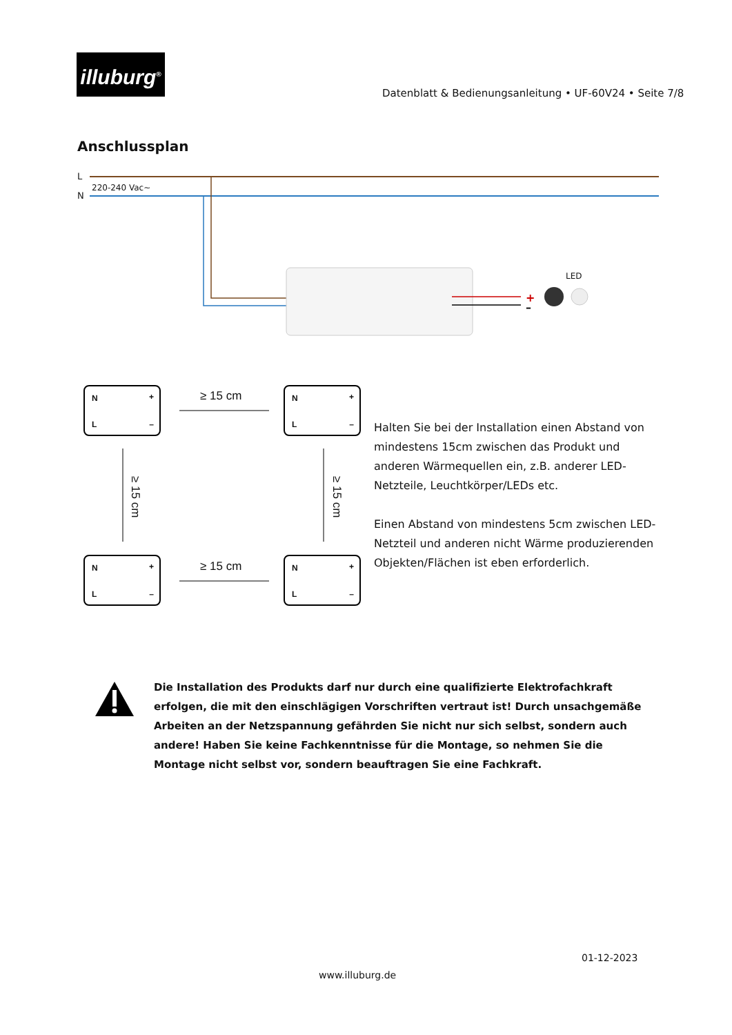illuburg<sup>®</sup>
Datenblatt & Bedienungsanleitung • UF-60V24 • Seite 7/8
Anschlussplan
L
N
220-240 Vac~
LED
+
–
N +
L –
N +
L –
N +
L –
N +
L –
≥ 15 cm
≥ 15 cm
≥ 15 cm
≥ 15 cm
Halten Sie bei der Installation einen Abstand von mindestens 15cm zwischen das Produkt und anderen Wärmequellen ein, z.B. anderer LED-Netzteile, Leuchtkörper/LEDs etc.
Einen Abstand von mindestens 5cm zwischen LED-Netzteil und anderen nicht Wärme produzierenden Objekten/Flächen ist eben erforderlich.
Die Installation des Produkts darf nur durch eine qualifizierte Elektrofachkraft erfolgen, die mit den einschlägigen Vorschriften vertraut ist! Durch unsachgemäße Arbeiten an der Netzspannung gefährden Sie nicht nur sich selbst, sondern auch andere! Haben Sie keine Fachkenntnisse für die Montage, so nehmen Sie die Montage nicht selbst vor, sondern beauftragen Sie eine Fachkraft.
01-12-2023
www.illuburg.de